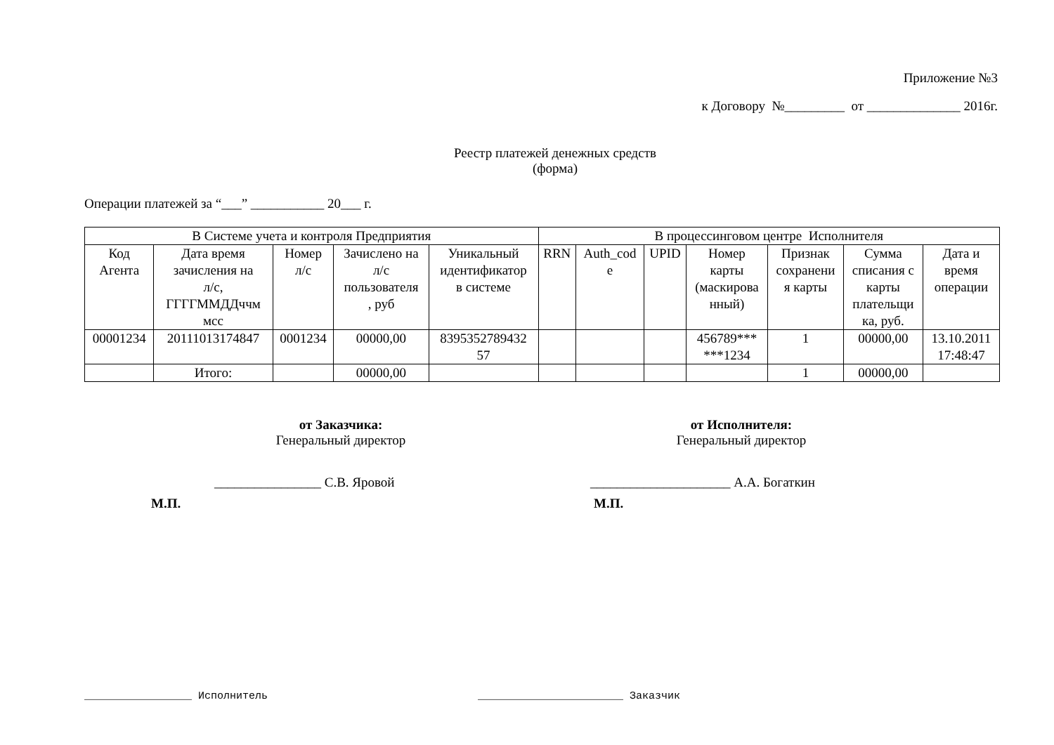Приложение №3
к Договору №_________ от ______________ 2016г.
Реестр платежей денежных средств
(форма)
Операции платежей за “___” ___________ 20___ г.
| В Системе учета и контроля Предприятия | | | | | В процессинговом центре Исполнителя | | | | | | |
| Код Агента | Дата время зачисления на л/с, ГГГГММДДччм мсс | Номер л/с | Зачислено на л/с пользователя , руб | Уникальный идентификатор в системе | RRN | Auth_cod e | UPID | Номер карты (маскирова нный) | Признак сохранени я карты | Сумма списания с карты плательщи ка, руб. | Дата и время операции |
| 00001234 | 20111013174847 | 0001234 | 00000,00 | 8395352789432 57 | | | | 456789*** ***1234 | 1 | 00000,00 | 13.10.2011 17:48:47 |
| | Итого: | | 00000,00 | | | | | | 1 | 00000,00 | |
от Заказчика:
Генеральный директор
________________ С.В. Яровой
М.П.
от Исполнителя:
Генеральный директор
_____________________ А.А. Богаткин
М.П.
_________________ Исполнитель _______________________ Заказчик